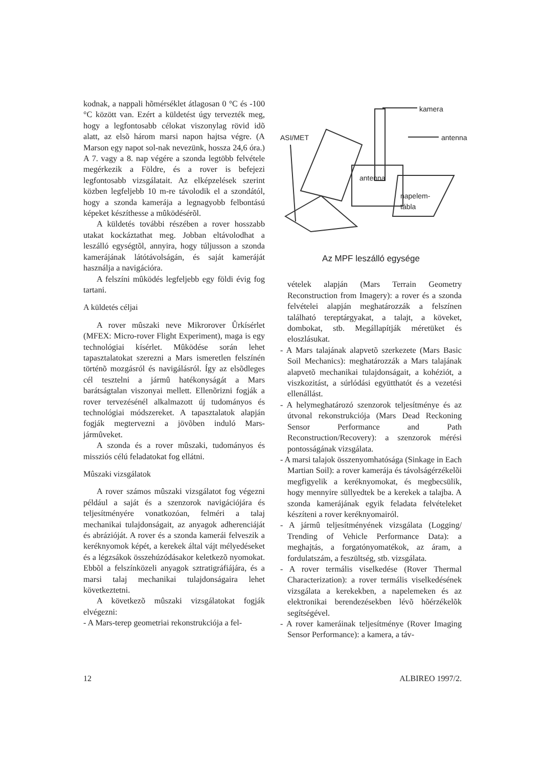kodnak, a nappali hõmérséklet átlagosan 0 °C és -100 °C között van. Ezért a küldetést úgy tervezték meg, hogy a legfontosabb célokat viszonylag rövid idõ alatt, az elsõ három marsi napon hajtsa végre. (A Marson egy napot sol-nak nevezünk, hossza 24,6 óra.) A 7. vagy a 8. nap végére a szonda legtöbb felvétele megérkezik a Földre, és a rover is befejezi legfontosabb vizsgálatait. Az elképzelések szerint közben legfeljebb 10 m-re távolodik el a szondától, hogy a szonda kamerája a legnagyobb felbontású képeket készíthesse a mûködésérõl.
A küldetés további részében a rover hosszabb utakat kockáztathat meg. Jobban eltávolodhat a leszálló egységtõl, annyira, hogy túljusson a szonda kamerájának látótávolságán, és saját kameráját használja a navigációra.
A felszíni mûködés legfeljebb egy földi évig fog tartani.
A küldetés céljai
A rover mûszaki neve Mikrorover Ûrkísérlet (MFEX: Micro-rover Flight Experiment), maga is egy technológiai kísérlet. Mûködése során lehet tapasztalatokat szerezni a Mars ismeretlen felszínén történõ mozgásról és navigálásról. Így az elsõdleges cél tesztelni a jármû hatékonyságát a Mars barátságtalan viszonyai mellett. Ellenõrizni fogják a rover tervezésénél alkalmazott új tudományos és technológiai módszereket. A tapasztalatok alapján fogják megtervezni a jövõben induló Mars-jármûveket.
A szonda és a rover mûszaki, tudományos és missziós célú feladatokat fog ellátni.
Mûszaki vizsgálatok
A rover számos mûszaki vizsgálatot fog végezni például a saját és a szenzorok navigációjára és teljesítményére vonatkozóan, felméri a talaj mechanikai tulajdonságait, az anyagok adherenciáját és abrázióját. A rover és a szonda kamerái felveszik a keréknyomok képét, a kerekek által vájt mélyedéseket és a légzsákok összehúzódásakor keletkezõ nyomokat. Ebbõl a felszínközeli anyagok sztratigráfiájára, és a marsi talaj mechanikai tulajdonságaira lehet következtetni.
A következõ mûszaki vizsgálatokat fogják elvégezni:
- A Mars-terep geometriai rekonstrukciója a fel-
kamera
antenna ASI/MET
antenna
napelem-
tábla
Az MPF leszálló egysége
vételek alapján (Mars Terrain Geometry Reconstruction from Imagery): a rover és a szonda felvételei alapján meghatározzák a felszínen található tereptárgyakat, a talajt, a köveket, dombokat, stb. Megállapítják méretüket és eloszlásukat.
- A Mars talajának alapvetõ szerkezete (Mars Basic Soil Mechanics): meghatározzák a Mars talajának alapvetõ mechanikai tulajdonságait, a kohéziót, a viszkozitást, a súrlódási együtthatót és a vezetési ellenállást.
- A helymeghatározó szenzorok teljesítménye és az útvonal rekonstrukciója (Mars Dead Reckoning Sensor Performance and Path Reconstruction/Recovery): a szenzorok mérési pontosságának vizsgálata.
- A marsi talajok összenyomhatósága (Sinkage in Each Martian Soil): a rover kamerája és távolságérzékelõi megfigyelik a keréknyomokat, és megbecsülik, hogy mennyire süllyedtek be a kerekek a talajba. A szonda kamerájának egyik feladata felvételeket készíteni a rover keréknyomairól.
- A jármû teljesítményének vizsgálata (Logging/ Trending of Vehicle Performance Data): a meghajtás, a forgatónyomatékok, az áram, a fordulatszám, a feszültség, stb. vizsgálata.
- A rover termális viselkedése (Rover Thermal Characterization): a rover termális viselkedésének vizsgálata a kerekekben, a napelemeken és az elektronikai berendezésekben lévõ hõérzékelõk segítségével.
- A rover kameráinak teljesítménye (Rover Imaging Sensor Performance): a kamera, a táv-
12 ALBIREO 1997/2.